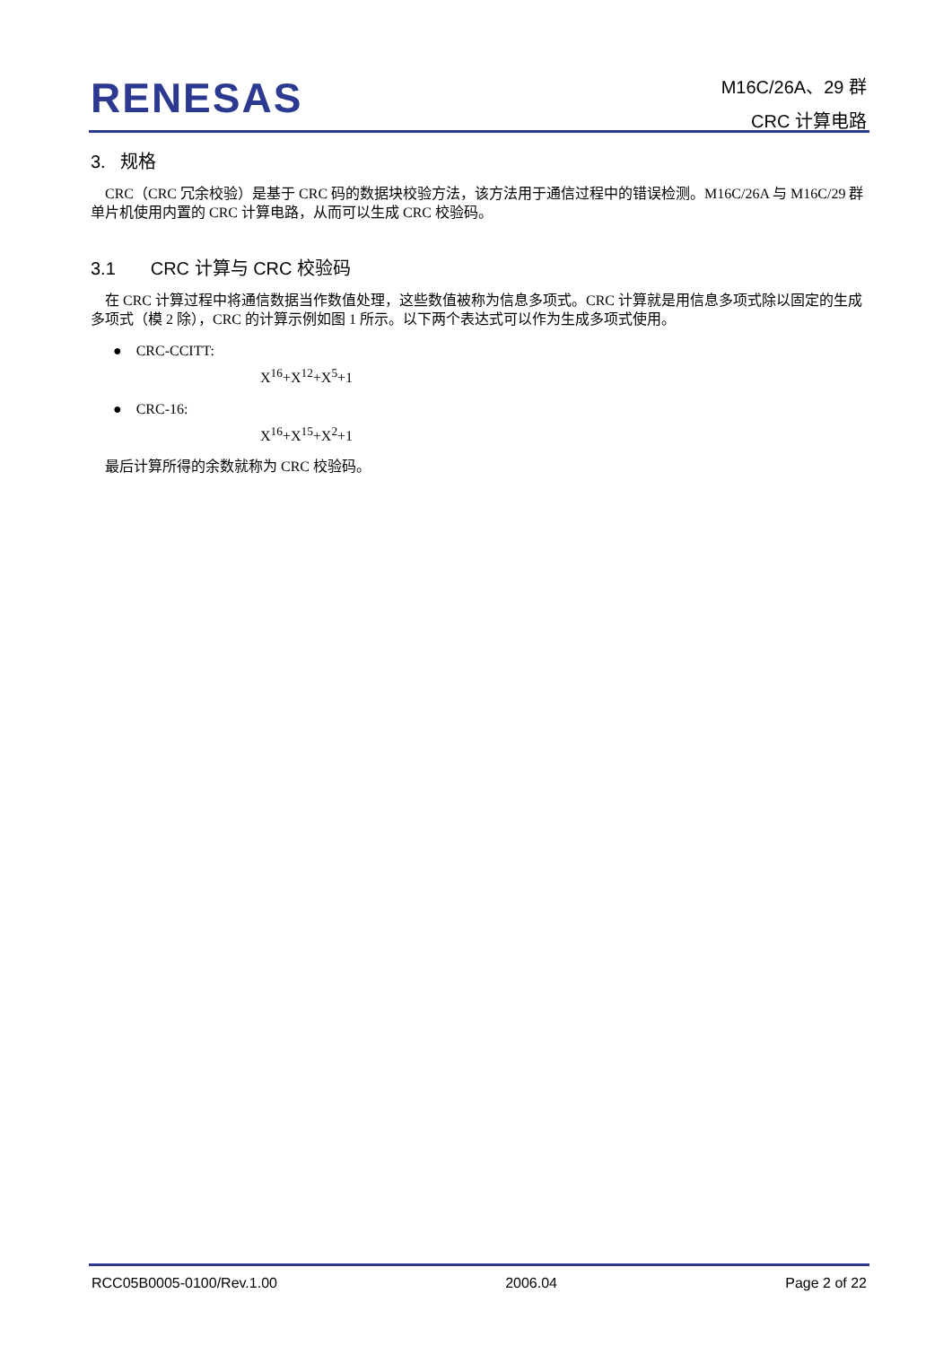RENESAS
M16C/26A、29 群
CRC 计算电路
3. 规格
CRC（CRC 冗余校验）是基于 CRC 码的数据块校验方法，该方法用于通信过程中的错误检测。M16C/26A 与 M16C/29 群单片机使用内置的 CRC 计算电路，从而可以生成 CRC 校验码。
3.1 CRC 计算与 CRC 校验码
在 CRC 计算过程中将通信数据当作数值处理，这些数值被称为信息多项式。CRC 计算就是用信息多项式除以固定的生成多项式（模 2 除），CRC 的计算示例如图 1 所示。以下两个表达式可以作为生成多项式使用。
● CRC-CCITT:
X<sup>16</sup>+X<sup>12</sup>+X<sup>5</sup>+1
● CRC-16:
X<sup>16</sup>+X<sup>15</sup>+X<sup>2</sup>+1
最后计算所得的余数就称为 CRC 校验码。
RCC05B0005-0100/Rev.1.00 2006.04 Page 2 of 22